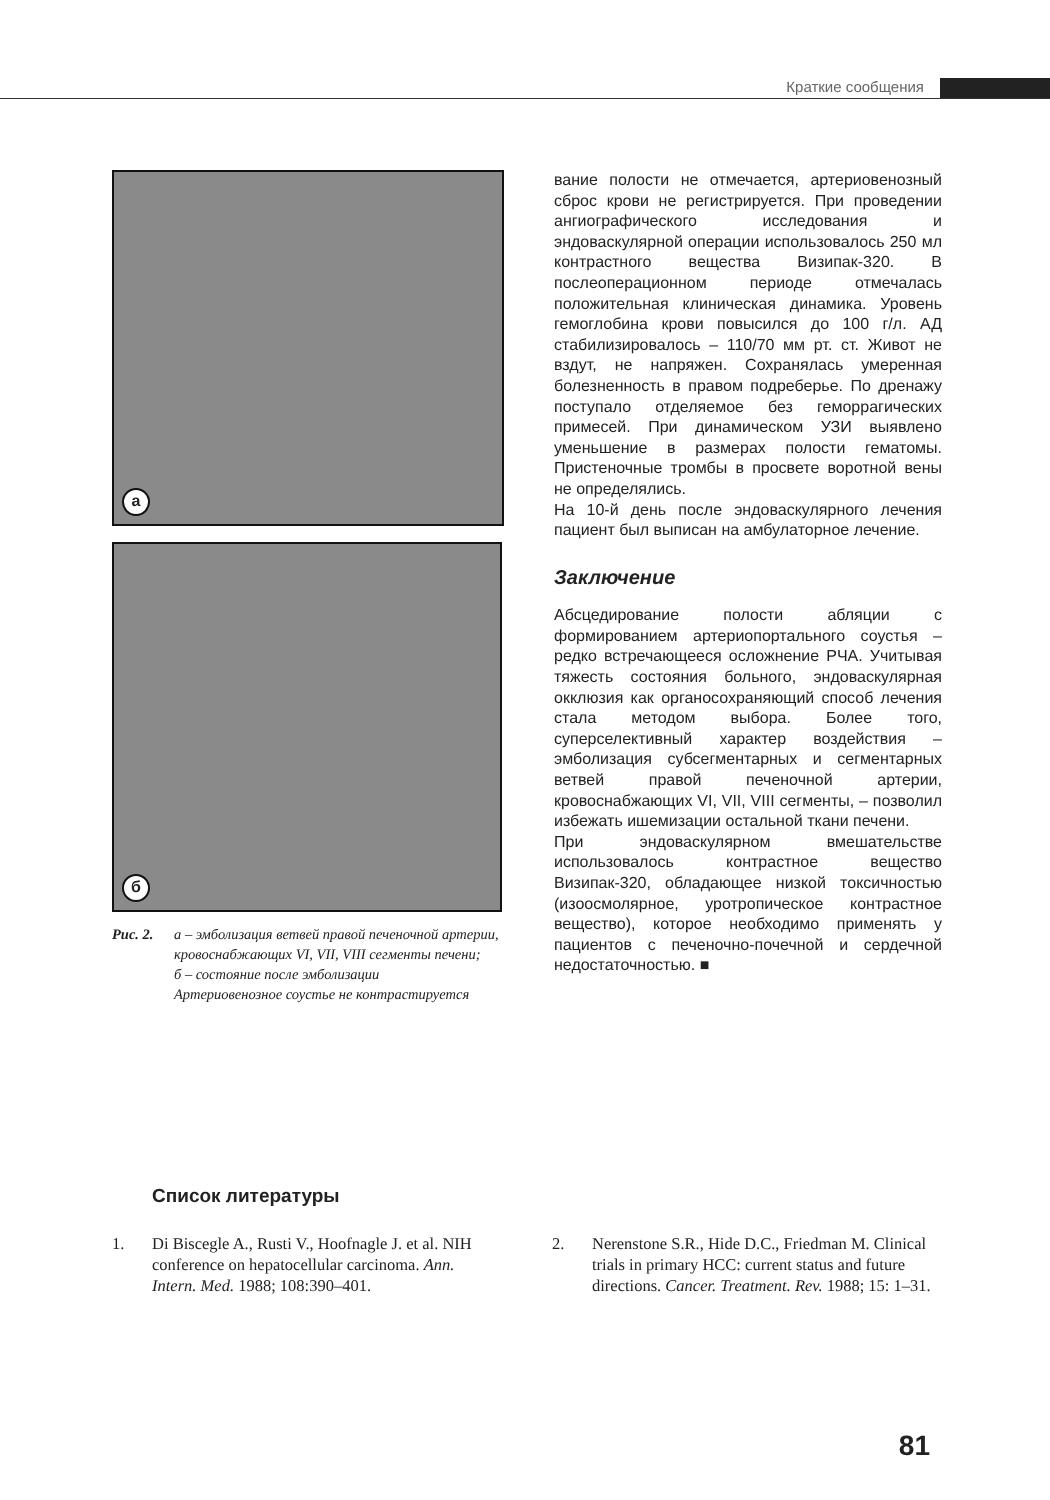Краткие сообщения
a
б
Рис. 2. а – эмболизация ветвей правой печеночной артерии, кровоснабжающих VI, VII, VIII сегменты печени;
б – состояние после эмболизации
Артериовенозное соустье не контрастируется
вание полости не отмечается, артериовенозный сброс крови не регистрируется. При проведении ангиографического исследования и эндоваскулярной операции использовалось 250 мл контрастного вещества Визипак-320. В послеоперационном периоде отмечалась положительная клиническая динамика. Уровень гемоглобина крови повысился до 100 г/л. АД стабилизировалось – 110/70 мм рт. ст. Живот не вздут, не напряжен. Сохранялась умеренная болезненность в правом подреберье. По дренажу поступало отделяемое без геморрагических примесей. При динамическом УЗИ выявлено уменьшение в размерах полости гематомы. Пристеночные тромбы в просвете воротной вены не определялись.
На 10-й день после эндоваскулярного лечения пациент был выписан на амбулаторное лечение.
Заключение
Абсцедирование полости абляции с формированием артериопортального соустья – редко встречающееся осложнение РЧА. Учитывая тяжесть состояния больного, эндоваскулярная окклюзия как органосохраняющий способ лечения стала методом выбора. Более того, суперселективный характер воздействия – эмболизация субсегментарных и сегментарных ветвей правой печеночной артерии, кровоснабжающих VI, VII, VIII сегменты, – позволил избежать ишемизации остальной ткани печени.
При эндоваскулярном вмешательстве использовалось контрастное вещество Визипак-320, обладающее низкой токсичностью (изоосмолярное, уротропическое контрастное вещество), которое необходимо применять у пациентов с печеночно-почечной и сердечной недостаточностью. ■
Список литературы
1. Di Biscegle A., Rusti V., Hoofnagle J. et al. NIH conference on hepatocellular carcinoma. Ann. Intern. Med. 1988; 108:390–401.
2. Nerenstone S.R., Hide D.C., Friedman M. Clinical trials in primary HCC: current status and future directions. Cancer. Treatment. Rev. 1988; 15: 1–31.
81